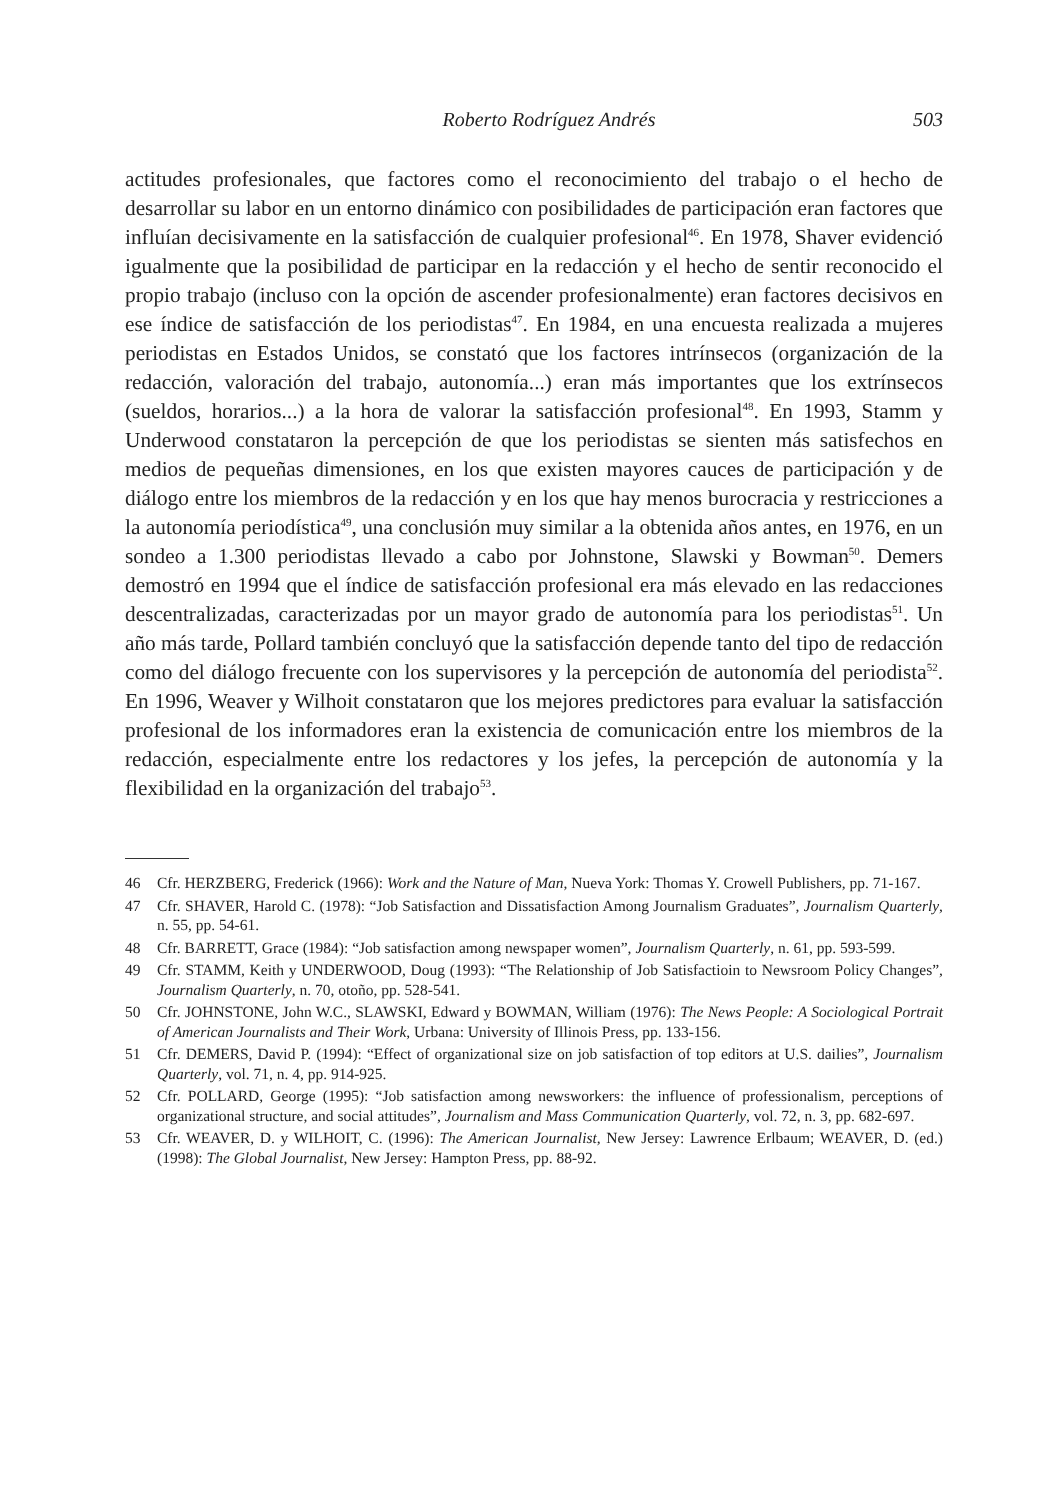Roberto Rodríguez Andrés 503
actitudes profesionales, que factores como el reconocimiento del trabajo o el hecho de desarrollar su labor en un entorno dinámico con posibilidades de participación eran factores que influían decisivamente en la satisfacción de cualquier profesional<sup>46</sup>. En 1978, Shaver evidenció igualmente que la posibilidad de participar en la redacción y el hecho de sentir reconocido el propio trabajo (incluso con la opción de ascender profesionalmente) eran factores decisivos en ese índice de satisfacción de los periodistas<sup>47</sup>. En 1984, en una encuesta realizada a mujeres periodistas en Estados Unidos, se constató que los factores intrínsecos (organización de la redacción, valoración del trabajo, autonomía...) eran más importantes que los extrínsecos (sueldos, horarios...) a la hora de valorar la satisfacción profesional<sup>48</sup>. En 1993, Stamm y Underwood constataron la percepción de que los periodistas se sienten más satisfechos en medios de pequeñas dimensiones, en los que existen mayores cauces de participación y de diálogo entre los miembros de la redacción y en los que hay menos burocracia y restricciones a la autonomía periodística<sup>49</sup>, una conclusión muy similar a la obtenida años antes, en 1976, en un sondeo a 1.300 periodistas llevado a cabo por Johnstone, Slawski y Bowman<sup>50</sup>. Demers demostró en 1994 que el índice de satisfacción profesional era más elevado en las redacciones descentralizadas, caracterizadas por un mayor grado de autonomía para los periodistas<sup>51</sup>. Un año más tarde, Pollard también concluyó que la satisfacción depende tanto del tipo de redacción como del diálogo frecuente con los supervisores y la percepción de autonomía del periodista<sup>52</sup>. En 1996, Weaver y Wilhoit constataron que los mejores predictores para evaluar la satisfacción profesional de los informadores eran la existencia de comunicación entre los miembros de la redacción, especialmente entre los redactores y los jefes, la percepción de autonomía y la flexibilidad en la organización del trabajo<sup>53</sup>.
46 Cfr. HERZBERG, Frederick (1966): Work and the Nature of Man, Nueva York: Thomas Y. Crowell Publishers, pp. 71-167.
47 Cfr. SHAVER, Harold C. (1978): “Job Satisfaction and Dissatisfaction Among Journalism Graduates”, Journalism Quarterly, n. 55, pp. 54-61.
48 Cfr. BARRETT, Grace (1984): “Job satisfaction among newspaper women”, Journalism Quarterly, n. 61, pp. 593-599.
49 Cfr. STAMM, Keith y UNDERWOOD, Doug (1993): “The Relationship of Job Satisfactioin to Newsroom Policy Changes”, Journalism Quarterly, n. 70, otoño, pp. 528-541.
50 Cfr. JOHNSTONE, John W.C., SLAWSKI, Edward y BOWMAN, William (1976): The News People: A Sociological Portrait of American Journalists and Their Work, Urbana: University of Illinois Press, pp. 133-156.
51 Cfr. DEMERS, David P. (1994): “Effect of organizational size on job satisfaction of top editors at U.S. dailies”, Journalism Quarterly, vol. 71, n. 4, pp. 914-925.
52 Cfr. POLLARD, George (1995): “Job satisfaction among newsworkers: the influence of professionalism, perceptions of organizational structure, and social attitudes”, Journalism and Mass Communication Quarterly, vol. 72, n. 3, pp. 682-697.
53 Cfr. WEAVER, D. y WILHOIT, C. (1996): The American Journalist, New Jersey: Lawrence Erlbaum; WEAVER, D. (ed.) (1998): The Global Journalist, New Jersey: Hampton Press, pp. 88-92.